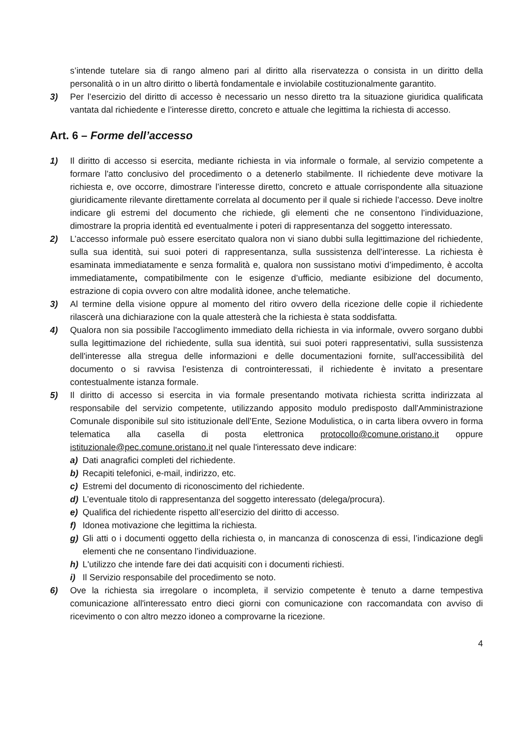s’intende tutelare sia di rango almeno pari al diritto alla riservatezza o consista in un diritto della personalità o in un altro diritto o libertà fondamentale e inviolabile costituzionalmente garantito.
3) Per l’esercizio del diritto di accesso è necessario un nesso diretto tra la situazione giuridica qualificata vantata dal richiedente e l’interesse diretto, concreto e attuale che legittima la richiesta di accesso.
Art. 6 – Forme dell’accesso
1) Il diritto di accesso si esercita, mediante richiesta in via informale o formale, al servizio competente a formare l'atto conclusivo del procedimento o a detenerlo stabilmente. Il richiedente deve motivare la richiesta e, ove occorre, dimostrare l’interesse diretto, concreto e attuale corrispondente alla situazione giuridicamente rilevante direttamente correlata al documento per il quale si richiede l’accesso. Deve inoltre indicare gli estremi del documento che richiede, gli elementi che ne consentono l’individuazione, dimostrare la propria identità ed eventualmente i poteri di rappresentanza del soggetto interessato.
2) L’accesso informale può essere esercitato qualora non vi siano dubbi sulla legittimazione del richiedente, sulla sua identità, sui suoi poteri di rappresentanza, sulla sussistenza dell’interesse. La richiesta è esaminata immediatamente e senza formalità e, qualora non sussistano motivi d’impedimento, è accolta immediatamente, compatibilmente con le esigenze d’ufficio, mediante esibizione del documento, estrazione di copia ovvero con altre modalità idonee, anche telematiche.
3) Al termine della visione oppure al momento del ritiro ovvero della ricezione delle copie il richiedente rilascerà una dichiarazione con la quale attesterà che la richiesta è stata soddisfatta.
4) Qualora non sia possibile l'accoglimento immediato della richiesta in via informale, ovvero sorgano dubbi sulla legittimazione del richiedente, sulla sua identità, sui suoi poteri rappresentativi, sulla sussistenza dell'interesse alla stregua delle informazioni e delle documentazioni fornite, sull'accessibilità del documento o si ravvisa l’esistenza di controinteressati, il richiedente è invitato a presentare contestualmente istanza formale.
5) Il diritto di accesso si esercita in via formale presentando motivata richiesta scritta indirizzata al responsabile del servizio competente, utilizzando apposito modulo predisposto dall'Amministrazione Comunale disponibile sul sito istituzionale dell’Ente, Sezione Modulistica, o in carta libera ovvero in forma telematica alla casella di posta elettronica protocollo@comune.oristano.it oppure istituzionale@pec.comune.oristano.it nel quale l'interessato deve indicare:
a) Dati anagrafici completi del richiedente.
b) Recapiti telefonici, e-mail, indirizzo, etc.
c) Estremi del documento di riconoscimento del richiedente.
d) L’eventuale titolo di rappresentanza del soggetto interessato (delega/procura).
e) Qualifica del richiedente rispetto all’esercizio del diritto di accesso.
f) Idonea motivazione che legittima la richiesta.
g) Gli atti o i documenti oggetto della richiesta o, in mancanza di conoscenza di essi, l’indicazione degli elementi che ne consentano l’individuazione.
h) L'utilizzo che intende fare dei dati acquisiti con i documenti richiesti.
i) Il Servizio responsabile del procedimento se noto.
6) Ove la richiesta sia irregolare o incompleta, il servizio competente è tenuto a darne tempestiva comunicazione all'interessato entro dieci giorni con comunicazione con raccomandata con avviso di ricevimento o con altro mezzo idoneo a comprovarne la ricezione.
4